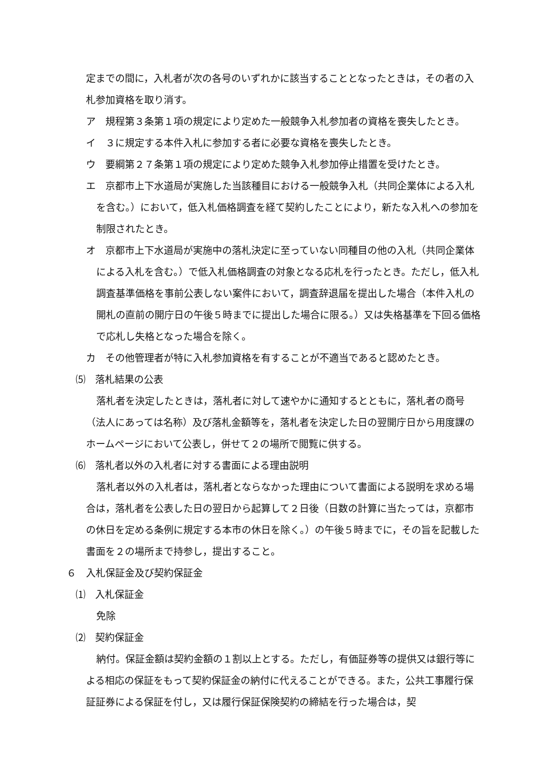定までの間に，入札者が次の各号のいずれかに該当することとなったときは，その者の入札参加資格を取り消す。
ア　規程第３条第１項の規定により定めた一般競争入札参加者の資格を喪失したとき。
イ　３に規定する本件入札に参加する者に必要な資格を喪失したとき。
ウ　要綱第２７条第１項の規定により定めた競争入札参加停止措置を受けたとき。
エ　京都市上下水道局が実施した当該種目における一般競争入札（共同企業体による入札を含む。）において，低入札価格調査を経て契約したことにより，新たな入札への参加を制限されたとき。
オ　京都市上下水道局が実施中の落札決定に至っていない同種目の他の入札（共同企業体による入札を含む。）で低入札価格調査の対象となる応札を行ったとき。ただし，低入札調査基準価格を事前公表しない案件において，調査辞退届を提出した場合（本件入札の開札の直前の開庁日の午後５時までに提出した場合に限る。）又は失格基準を下回る価格で応札し失格となった場合を除く。
カ　その他管理者が特に入札参加資格を有することが不適当であると認めたとき。
⑸　落札結果の公表
落札者を決定したときは，落札者に対して速やかに通知するとともに，落札者の商号（法人にあっては名称）及び落札金額等を，落札者を決定した日の翌開庁日から用度課のホームページにおいて公表し，併せて２の場所で閲覧に供する。
⑹　落札者以外の入札者に対する書面による理由説明
落札者以外の入札者は，落札者とならなかった理由について書面による説明を求める場合は，落札者を公表した日の翌日から起算して２日後（日数の計算に当たっては，京都市の休日を定める条例に規定する本市の休日を除く。）の午後５時までに，その旨を記載した書面を２の場所まで持参し，提出すること。
６　入札保証金及び契約保証金
⑴　入札保証金
免除
⑵　契約保証金
納付。保証金額は契約金額の１割以上とする。ただし，有価証券等の提供又は銀行等による相応の保証をもって契約保証金の納付に代えることができる。また，公共工事履行保証証券による保証を付し，又は履行保証保険契約の締結を行った場合は，契